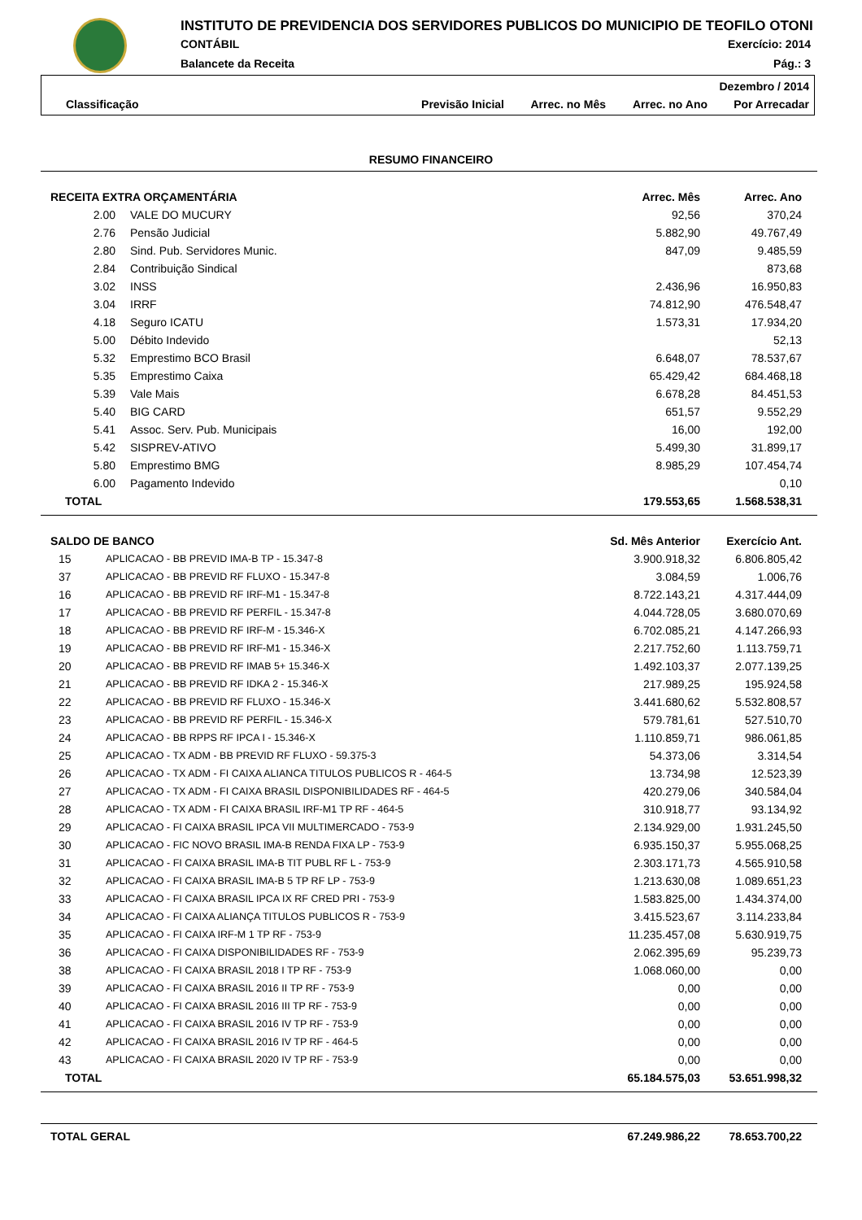INSTITUTO DE PREVIDENCIA DOS SERVIDORES PUBLICOS DO MUNICIPIO DE TEOFILO OTONI
CONTÁBIL Exercício: 2014
Balancete da Receita Pág.: 3
| Dezembro / 2014 | | | | |
| Classificação | Previsão Inicial | Arrec. no Mês | Arrec. no Ano | Por Arrecadar |
RESUMO FINANCEIRO
| RECEITA EXTRA ORÇAMENTÁRIA | | Arrec. Mês | Arrec. Ano |
| --- | --- | --- | --- |
| 2.00 | VALE DO MUCURY | 92,56 | 370,24 |
| 2.76 | Pensão Judicial | 5.882,90 | 49.767,49 |
| 2.80 | Sind. Pub. Servidores Munic. | 847,09 | 9.485,59 |
| 2.84 | Contribuição Sindical | | 873,68 |
| 3.02 | INSS | 2.436,96 | 16.950,83 |
| 3.04 | IRRF | 74.812,90 | 476.548,47 |
| 4.18 | Seguro ICATU | 1.573,31 | 17.934,20 |
| 5.00 | Débito Indevido | | 52,13 |
| 5.32 | Emprestimo BCO Brasil | 6.648,07 | 78.537,67 |
| 5.35 | Emprestimo Caixa | 65.429,42 | 684.468,18 |
| 5.39 | Vale Mais | 6.678,28 | 84.451,53 |
| 5.40 | BIG CARD | 651,57 | 9.552,29 |
| 5.41 | Assoc. Serv. Pub. Municipais | 16,00 | 192,00 |
| 5.42 | SISPREV-ATIVO | 5.499,30 | 31.899,17 |
| 5.80 | Emprestimo BMG | 8.985,29 | 107.454,74 |
| 6.00 | Pagamento Indevido | | 0,10 |
| TOTAL | | 179.553,65 | 1.568.538,31 |
| SALDO DE BANCO | | Sd. Mês Anterior | Exercício Ant. |
| --- | --- | --- | --- |
| 15 | APLICACAO - BB PREVID IMA-B TP - 15.347-8 | 3.900.918,32 | 6.806.805,42 |
| 37 | APLICACAO - BB PREVID RF FLUXO - 15.347-8 | 3.084,59 | 1.006,76 |
| 16 | APLICACAO - BB PREVID RF IRF-M1 - 15.347-8 | 8.722.143,21 | 4.317.444,09 |
| 17 | APLICACAO - BB PREVID RF PERFIL - 15.347-8 | 4.044.728,05 | 3.680.070,69 |
| 18 | APLICACAO - BB PREVID RF IRF-M - 15.346-X | 6.702.085,21 | 4.147.266,93 |
| 19 | APLICACAO - BB PREVID RF IRF-M1 - 15.346-X | 2.217.752,60 | 1.113.759,71 |
| 20 | APLICACAO - BB PREVID RF IMAB 5+ 15.346-X | 1.492.103,37 | 2.077.139,25 |
| 21 | APLICACAO - BB PREVID RF IDKA 2 - 15.346-X | 217.989,25 | 195.924,58 |
| 22 | APLICACAO - BB PREVID RF FLUXO - 15.346-X | 3.441.680,62 | 5.532.808,57 |
| 23 | APLICACAO - BB PREVID RF PERFIL - 15.346-X | 579.781,61 | 527.510,70 |
| 24 | APLICACAO - BB RPPS RF IPCA I - 15.346-X | 1.110.859,71 | 986.061,85 |
| 25 | APLICACAO - TX ADM - BB PREVID RF FLUXO - 59.375-3 | 54.373,06 | 3.314,54 |
| 26 | APLICACAO - TX ADM - FI CAIXA ALIANCA TITULOS PUBLICOS R - 464-5 | 13.734,98 | 12.523,39 |
| 27 | APLICACAO - TX ADM - FI CAIXA BRASIL DISPONIBILIDADES RF - 464-5 | 420.279,06 | 340.584,04 |
| 28 | APLICACAO - TX ADM - FI CAIXA BRASIL IRF-M1 TP RF - 464-5 | 310.918,77 | 93.134,92 |
| 29 | APLICACAO - FI CAIXA BRASIL IPCA VII MULTIMERCADO - 753-9 | 2.134.929,00 | 1.931.245,50 |
| 30 | APLICACAO - FIC NOVO BRASIL IMA-B RENDA FIXA LP - 753-9 | 6.935.150,37 | 5.955.068,25 |
| 31 | APLICACAO - FI CAIXA BRASIL IMA-B TIT PUBL RF L - 753-9 | 2.303.171,73 | 4.565.910,58 |
| 32 | APLICACAO - FI CAIXA BRASIL IMA-B 5 TP RF LP - 753-9 | 1.213.630,08 | 1.089.651,23 |
| 33 | APLICACAO - FI CAIXA BRASIL IPCA IX RF CRED PRI - 753-9 | 1.583.825,00 | 1.434.374,00 |
| 34 | APLICACAO - FI CAIXA ALIANÇA TITULOS PUBLICOS R - 753-9 | 3.415.523,67 | 3.114.233,84 |
| 35 | APLICACAO - FI CAIXA IRF-M 1 TP RF - 753-9 | 11.235.457,08 | 5.630.919,75 |
| 36 | APLICACAO - FI CAIXA DISPONIBILIDADES RF - 753-9 | 2.062.395,69 | 95.239,73 |
| 38 | APLICACAO - FI CAIXA BRASIL 2018 I TP RF - 753-9 | 1.068.060,00 | 0,00 |
| 39 | APLICACAO - FI CAIXA BRASIL 2016 II TP RF - 753-9 | 0,00 | 0,00 |
| 40 | APLICACAO - FI CAIXA BRASIL 2016 III TP RF - 753-9 | 0,00 | 0,00 |
| 41 | APLICACAO - FI CAIXA BRASIL 2016 IV TP RF - 753-9 | 0,00 | 0,00 |
| 42 | APLICACAO - FI CAIXA BRASIL 2016 IV TP RF - 464-5 | 0,00 | 0,00 |
| 43 | APLICACAO - FI CAIXA BRASIL 2020 IV TP RF - 753-9 | 0,00 | 0,00 |
| TOTAL | | 65.184.575,03 | 53.651.998,32 |
| TOTAL GERAL | 67.249.986,22 | 78.653.700,22 |
| --- | --- | --- |